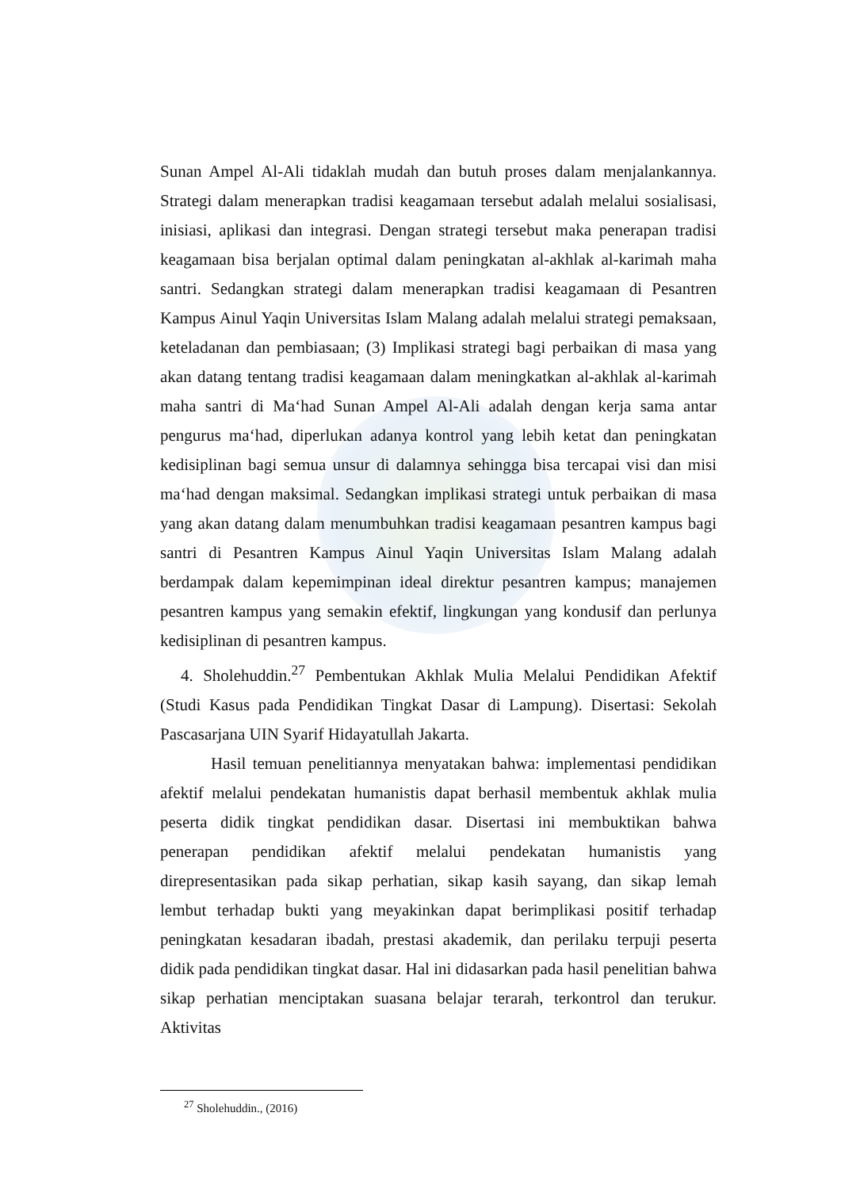Sunan Ampel Al-Ali tidaklah mudah dan butuh proses dalam menjalankannya. Strategi dalam menerapkan tradisi keagamaan tersebut adalah melalui sosialisasi, inisiasi, aplikasi dan integrasi. Dengan strategi tersebut maka penerapan tradisi keagamaan bisa berjalan optimal dalam peningkatan al-akhlak al-karimah maha santri. Sedangkan strategi dalam menerapkan tradisi keagamaan di Pesantren Kampus Ainul Yaqin Universitas Islam Malang adalah melalui strategi pemaksaan, keteladanan dan pembiasaan; (3) Implikasi strategi bagi perbaikan di masa yang akan datang tentang tradisi keagamaan dalam meningkatkan al-akhlak al-karimah maha santri di Ma‘had Sunan Ampel Al-Ali adalah dengan kerja sama antar pengurus ma‘had, diperlukan adanya kontrol yang lebih ketat dan peningkatan kedisiplinan bagi semua unsur di dalamnya sehingga bisa tercapai visi dan misi ma‘had dengan maksimal. Sedangkan implikasi strategi untuk perbaikan di masa yang akan datang dalam menumbuhkan tradisi keagamaan pesantren kampus bagi santri di Pesantren Kampus Ainul Yaqin Universitas Islam Malang adalah berdampak dalam kepemimpinan ideal direktur pesantren kampus; manajemen pesantren kampus yang semakin efektif, lingkungan yang kondusif dan perlunya kedisiplinan di pesantren kampus.
4. Sholehuddin.<sup>27</sup> Pembentukan Akhlak Mulia Melalui Pendidikan Afektif (Studi Kasus pada Pendidikan Tingkat Dasar di Lampung). Disertasi: Sekolah Pascasarjana UIN Syarif Hidayatullah Jakarta.
Hasil temuan penelitiannya menyatakan bahwa: implementasi pendidikan afektif melalui pendekatan humanistis dapat berhasil membentuk akhlak mulia peserta didik tingkat pendidikan dasar. Disertasi ini membuktikan bahwa penerapan pendidikan afektif melalui pendekatan humanistis yang direpresentasikan pada sikap perhatian, sikap kasih sayang, dan sikap lemah lembut terhadap bukti yang meyakinkan dapat berimplikasi positif terhadap peningkatan kesadaran ibadah, prestasi akademik, dan perilaku terpuji peserta didik pada pendidikan tingkat dasar. Hal ini didasarkan pada hasil penelitian bahwa sikap perhatian menciptakan suasana belajar terarah, terkontrol dan terukur. Aktivitas
<sup>27</sup> Sholehuddin., (2016)